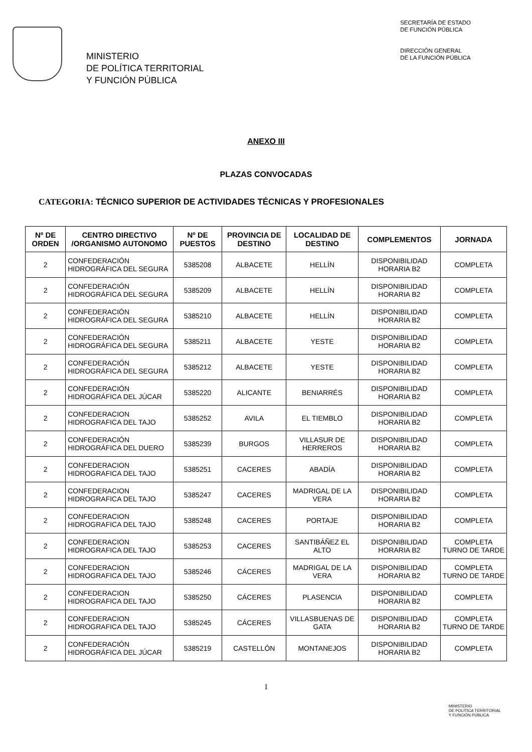MINISTERIO
DE POLÍTICA TERRITORIAL
Y FUNCIÓN PÚBLICA
SECRETARÍA DE ESTADO
DE FUNCIÓN PÚBLICA
DIRECCIÓN GENERAL
DE LA FUNCIÓN PÚBLICA
ANEXO III
PLAZAS CONVOCADAS
CATEGORIA: TÉCNICO SUPERIOR DE ACTIVIDADES TÉCNICAS Y PROFESIONALES
| Nº DE ORDEN | CENTRO DIRECTIVO /ORGANISMO AUTONOMO | Nº DE PUESTOS | PROVINCIA DE DESTINO | LOCALIDAD DE DESTINO | COMPLEMENTOS | JORNADA |
| --- | --- | --- | --- | --- | --- | --- |
| 2 | CONFEDERACIÓN HIDROGRÁFICA DEL SEGURA | 5385208 | ALBACETE | HELLÍN | DISPONIBILIDAD HORARIA B2 | COMPLETA |
| 2 | CONFEDERACIÓN HIDROGRÁFICA DEL SEGURA | 5385209 | ALBACETE | HELLÍN | DISPONIBILIDAD HORARIA B2 | COMPLETA |
| 2 | CONFEDERACIÓN HIDROGRÁFICA DEL SEGURA | 5385210 | ALBACETE | HELLÍN | DISPONIBILIDAD HORARIA B2 | COMPLETA |
| 2 | CONFEDERACIÓN HIDROGRÁFICA DEL SEGURA | 5385211 | ALBACETE | YESTE | DISPONIBILIDAD HORARIA B2 | COMPLETA |
| 2 | CONFEDERACIÓN HIDROGRÁFICA DEL SEGURA | 5385212 | ALBACETE | YESTE | DISPONIBILIDAD HORARIA B2 | COMPLETA |
| 2 | CONFEDERACIÓN HIDROGRÁFICA DEL JÚCAR | 5385220 | ALICANTE | BENIARRÉS | DISPONIBILIDAD HORARIA B2 | COMPLETA |
| 2 | CONFEDERACION HIDROGRAFICA DEL TAJO | 5385252 | AVILA | EL TIEMBLO | DISPONIBILIDAD HORARIA B2 | COMPLETA |
| 2 | CONFEDERACIÓN HIDROGRÁFICA DEL DUERO | 5385239 | BURGOS | VILLASUR DE HERREROS | DISPONIBILIDAD HORARIA B2 | COMPLETA |
| 2 | CONFEDERACION HIDROGRAFICA DEL TAJO | 5385251 | CACERES | ABADÍA | DISPONIBILIDAD HORARIA B2 | COMPLETA |
| 2 | CONFEDERACION HIDROGRAFICA DEL TAJO | 5385247 | CACERES | MADRIGAL DE LA VERA | DISPONIBILIDAD HORARIA B2 | COMPLETA |
| 2 | CONFEDERACION HIDROGRAFICA DEL TAJO | 5385248 | CACERES | PORTAJE | DISPONIBILIDAD HORARIA B2 | COMPLETA |
| 2 | CONFEDERACION HIDROGRAFICA DEL TAJO | 5385253 | CACERES | SANTIBÁÑEZ EL ALTO | DISPONIBILIDAD HORARIA B2 | COMPLETA TURNO DE TARDE |
| 2 | CONFEDERACION HIDROGRAFICA DEL TAJO | 5385246 | CÁCERES | MADRIGAL DE LA VERA | DISPONIBILIDAD HORARIA B2 | COMPLETA TURNO DE TARDE |
| 2 | CONFEDERACION HIDROGRAFICA DEL TAJO | 5385250 | CÁCERES | PLASENCIA | DISPONIBILIDAD HORARIA B2 | COMPLETA |
| 2 | CONFEDERACION HIDROGRAFICA DEL TAJO | 5385245 | CÁCERES | VILLASBUENAS DE GATA | DISPONIBILIDAD HORARIA B2 | COMPLETA TURNO DE TARDE |
| 2 | CONFEDERACIÓN HIDROGRÁFICA DEL JÚCAR | 5385219 | CASTELLÓN | MONTANEJOS | DISPONIBILIDAD HORARIA B2 | COMPLETA |
1
MINISTERIO
DE POLÍTICA TERRITORIAL
Y FUNCIÓN PÚBLICA